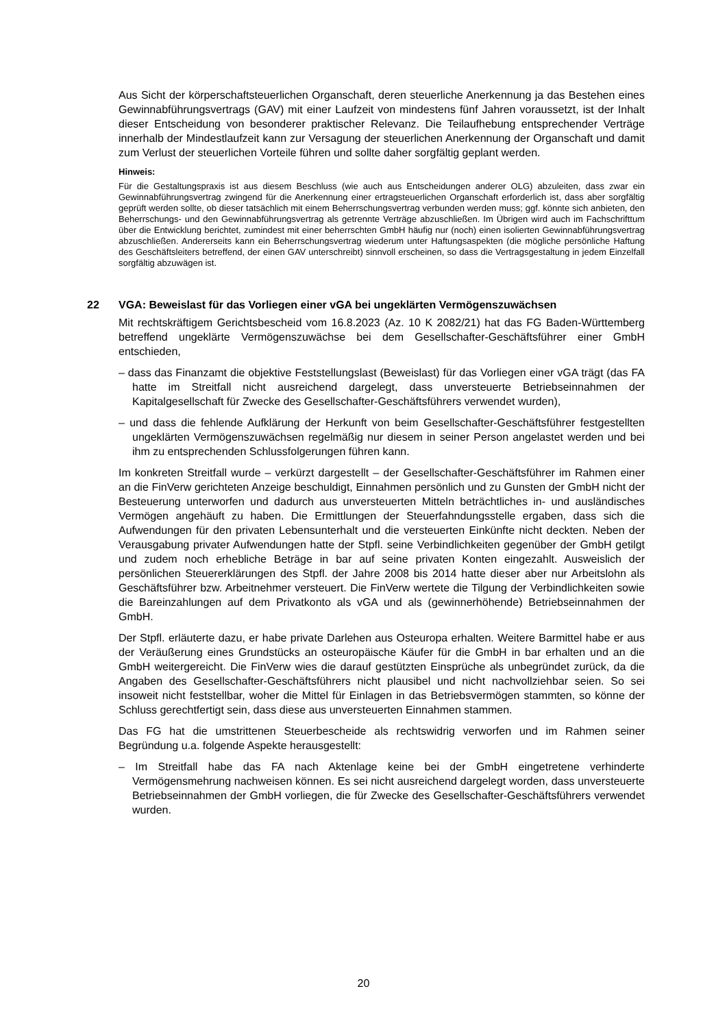Aus Sicht der körperschaftsteuerlichen Organschaft, deren steuerliche Anerkennung ja das Bestehen eines Gewinnabführungsvertrags (GAV) mit einer Laufzeit von mindestens fünf Jahren voraussetzt, ist der Inhalt dieser Entscheidung von besonderer praktischer Relevanz. Die Teilaufhebung entsprechender Verträge innerhalb der Mindestlaufzeit kann zur Versagung der steuerlichen Anerkennung der Organschaft und damit zum Verlust der steuerlichen Vorteile führen und sollte daher sorgfältig geplant werden.
Hinweis:
Für die Gestaltungspraxis ist aus diesem Beschluss (wie auch aus Entscheidungen anderer OLG) abzuleiten, dass zwar ein Gewinnabführungsvertrag zwingend für die Anerkennung einer ertragsteuerlichen Organschaft erforderlich ist, dass aber sorgfältig geprüft werden sollte, ob dieser tatsächlich mit einem Beherrschungsvertrag verbunden werden muss; ggf. könnte sich anbieten, den Beherrschungs- und den Gewinnabführungsvertrag als getrennte Verträge abzuschließen. Im Übrigen wird auch im Fachschrifttum über die Entwicklung berichtet, zumindest mit einer beherrschten GmbH häufig nur (noch) einen isolierten Gewinnabführungsvertrag abzuschließen. Andererseits kann ein Beherrschungsvertrag wiederum unter Haftungsaspekten (die mögliche persönliche Haftung des Geschäftsleiters betreffend, der einen GAV unterschreibt) sinnvoll erscheinen, so dass die Vertragsgestaltung in jedem Einzelfall sorgfältig abzuwägen ist.
22 VGA: Beweislast für das Vorliegen einer vGA bei ungeklärten Vermögenszuwächsen
Mit rechtskräftigem Gerichtsbescheid vom 16.8.2023 (Az. 10 K 2082/21) hat das FG Baden-Württemberg betreffend ungeklärte Vermögenszuwächse bei dem Gesellschafter-Geschäftsführer einer GmbH entschieden,
– dass das Finanzamt die objektive Feststellungslast (Beweislast) für das Vorliegen einer vGA trägt (das FA hatte im Streitfall nicht ausreichend dargelegt, dass unversteuerte Betriebseinnahmen der Kapitalgesellschaft für Zwecke des Gesellschafter-Geschäftsführers verwendet wurden),
– und dass die fehlende Aufklärung der Herkunft von beim Gesellschafter-Geschäftsführer festgestellten ungeklärten Vermögenszuwächsen regelmäßig nur diesem in seiner Person angelastet werden und bei ihm zu entsprechenden Schlussfolgerungen führen kann.
Im konkreten Streitfall wurde – verkürzt dargestellt – der Gesellschafter-Geschäftsführer im Rahmen einer an die FinVerw gerichteten Anzeige beschuldigt, Einnahmen persönlich und zu Gunsten der GmbH nicht der Besteuerung unterworfen und dadurch aus unversteuerten Mitteln beträchtliches in- und ausländisches Vermögen angehäuft zu haben. Die Ermittlungen der Steuerfahndungsstelle ergaben, dass sich die Aufwendungen für den privaten Lebensunterhalt und die versteuerten Einkünfte nicht deckten. Neben der Verausgabung privater Aufwendungen hatte der Stpfl. seine Verbindlichkeiten gegenüber der GmbH getilgt und zudem noch erhebliche Beträge in bar auf seine privaten Konten eingezahlt. Ausweislich der persönlichen Steuererklärungen des Stpfl. der Jahre 2008 bis 2014 hatte dieser aber nur Arbeitslohn als Geschäftsführer bzw. Arbeitnehmer versteuert. Die FinVerw wertete die Tilgung der Verbindlichkeiten sowie die Bareinzahlungen auf dem Privatkonto als vGA und als (gewinnerhöhende) Betriebseinnahmen der GmbH.
Der Stpfl. erläuterte dazu, er habe private Darlehen aus Osteuropa erhalten. Weitere Barmittel habe er aus der Veräußerung eines Grundstücks an osteuropäische Käufer für die GmbH in bar erhalten und an die GmbH weitergereicht. Die FinVerw wies die darauf gestützten Einsprüche als unbegründet zurück, da die Angaben des Gesellschafter-Geschäftsführers nicht plausibel und nicht nachvollziehbar seien. So sei insoweit nicht feststellbar, woher die Mittel für Einlagen in das Betriebsvermögen stammten, so könne der Schluss gerechtfertigt sein, dass diese aus unversteuerten Einnahmen stammen.
Das FG hat die umstrittenen Steuerbescheide als rechtswidrig verworfen und im Rahmen seiner Begründung u.a. folgende Aspekte herausgestellt:
– Im Streitfall habe das FA nach Aktenlage keine bei der GmbH eingetretene verhinderte Vermögensmehrung nachweisen können. Es sei nicht ausreichend dargelegt worden, dass unversteuerte Betriebseinnahmen der GmbH vorliegen, die für Zwecke des Gesellschafter-Geschäftsführers verwendet wurden.
20